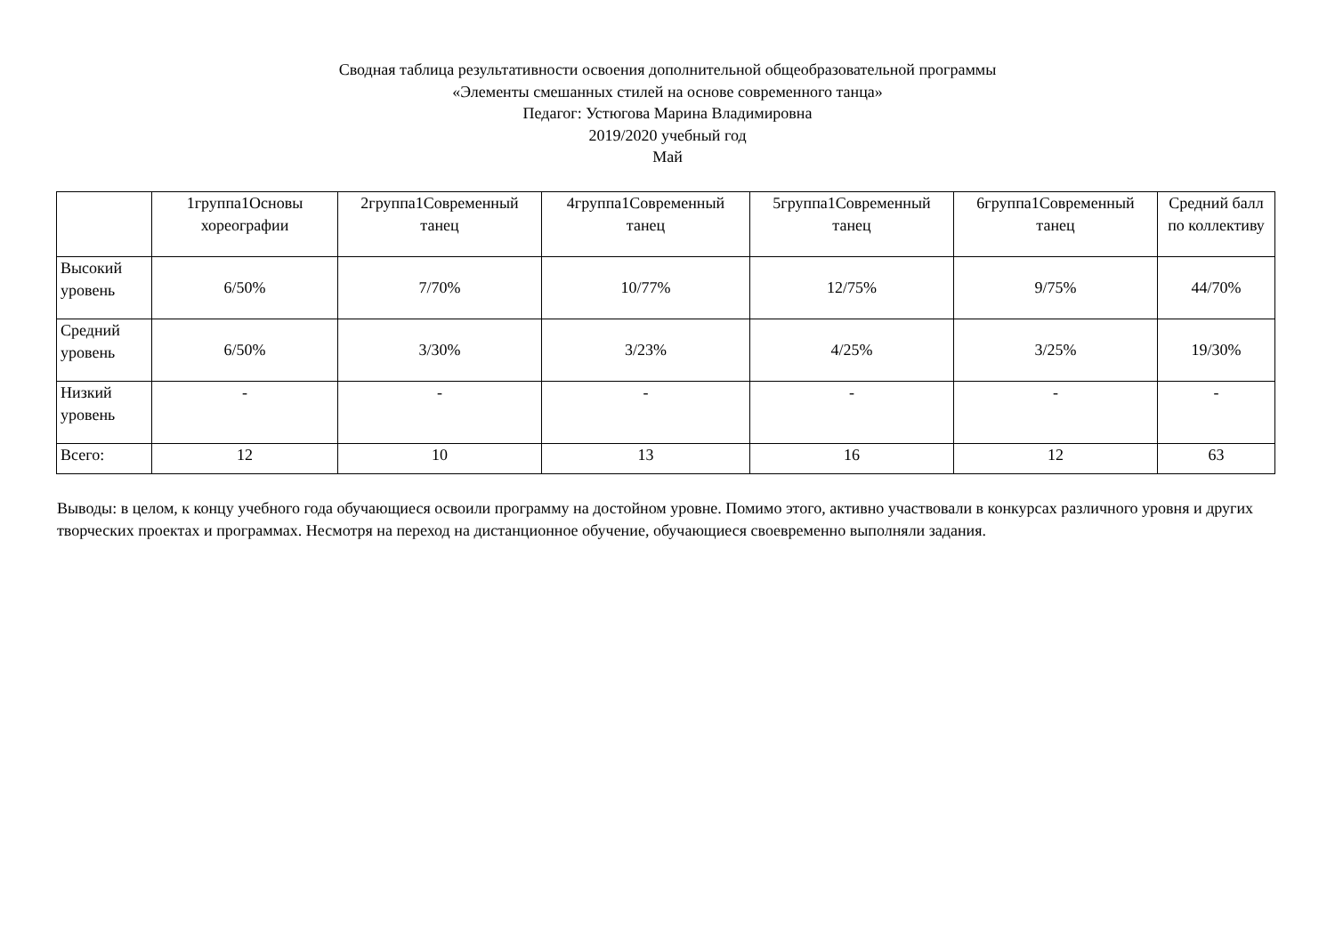Сводная таблица результативности освоения дополнительной общеобразовательной программы
«Элементы смешанных стилей на основе современного танца»
Педагог: Устюгова Марина Владимировна
2019/2020 учебный год
Май
| | 1группа1Основы хореографии | 2группа1Современный танец | 4группа1Современный танец | 5группа1Современный танец | 6группа1Современный танец | Средний балл по коллективу |
| --- | --- | --- | --- | --- | --- | --- |
| Высокий уровень | 6/50% | 7/70% | 10/77% | 12/75% | 9/75% | 44/70% |
| Средний уровень | 6/50% | 3/30% | 3/23% | 4/25% | 3/25% | 19/30% |
| Низкий уровень | - | - | - | - | - | - |
| Всего: | 12 | 10 | 13 | 16 | 12 | 63 |
Выводы: в целом, к концу учебного года обучающиеся освоили программу на достойном уровне. Помимо этого, активно участвовали в конкурсах различного уровня и других творческих проектах и программах. Несмотря на переход на дистанционное обучение, обучающиеся своевременно выполняли задания.